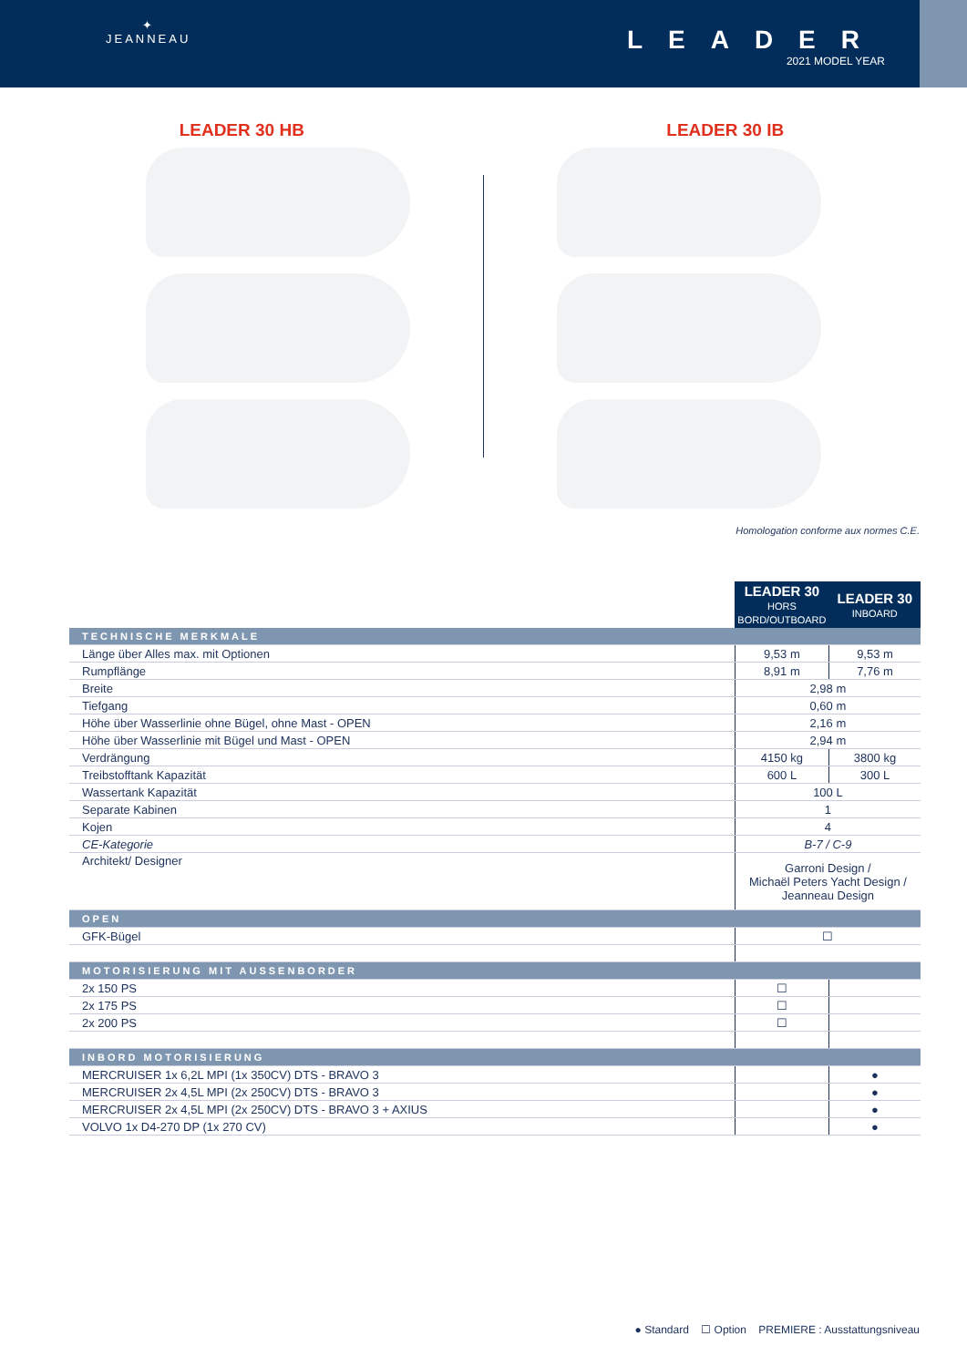✦
JEANNEAU
LEADER
2021 MODEL YEAR
LEADER 30 HB LEADER 30 IB
Homologation conforme aux normes C.E.
| | LEADER 30 HORS BORD/OUTBOARD | LEADER 30 INBOARD |
| --- | --- | --- |
| TECHNISCHE MERKMALE | | |
| Länge über Alles max. mit Optionen | 9,53 m | 9,53 m |
| Rumpflänge | 8,91 m | 7,76 m |
| Breite | 2,98 m | |
| Tiefgang | 0,60 m | |
| Höhe über Wasserlinie ohne Bügel, ohne Mast - OPEN | 2,16 m | |
| Höhe über Wasserlinie mit Bügel und Mast - OPEN | 2,94 m | |
| Verdrängung | 4150 kg | 3800 kg |
| Treibstofftank Kapazität | 600 L | 300 L |
| Wassertank Kapazität | 100 L | |
| Separate Kabinen | 1 | |
| Kojen | 4 | |
| CE-Kategorie | B-7 / C-9 | |
| Architekt/ Designer | Garroni Design / Michaël Peters Yacht Design / Jeanneau Design | |
| OPEN | | |
| GFK-Bügel | ☐ | |
| MOTORISIERUNG MIT AUSSENBORDER | | |
| 2x 150 PS | ☐ | |
| 2x 175 PS | ☐ | |
| 2x 200 PS | ☐ | |
| INBORD MOTORISIERUNG | | |
| MERCRUISER 1x 6,2L MPI (1x 350CV) DTS - BRAVO 3 | | ● |
| MERCRUISER 2x 4,5L MPI (2x 250CV) DTS - BRAVO 3 | | ● |
| MERCRUISER 2x 4,5L MPI (2x 250CV) DTS - BRAVO 3 + AXIUS | | ● |
| VOLVO 1x D4-270 DP (1x 270 CV) | | ● |
● Standard ☐ Option PREMIERE : Ausstattungsniveau